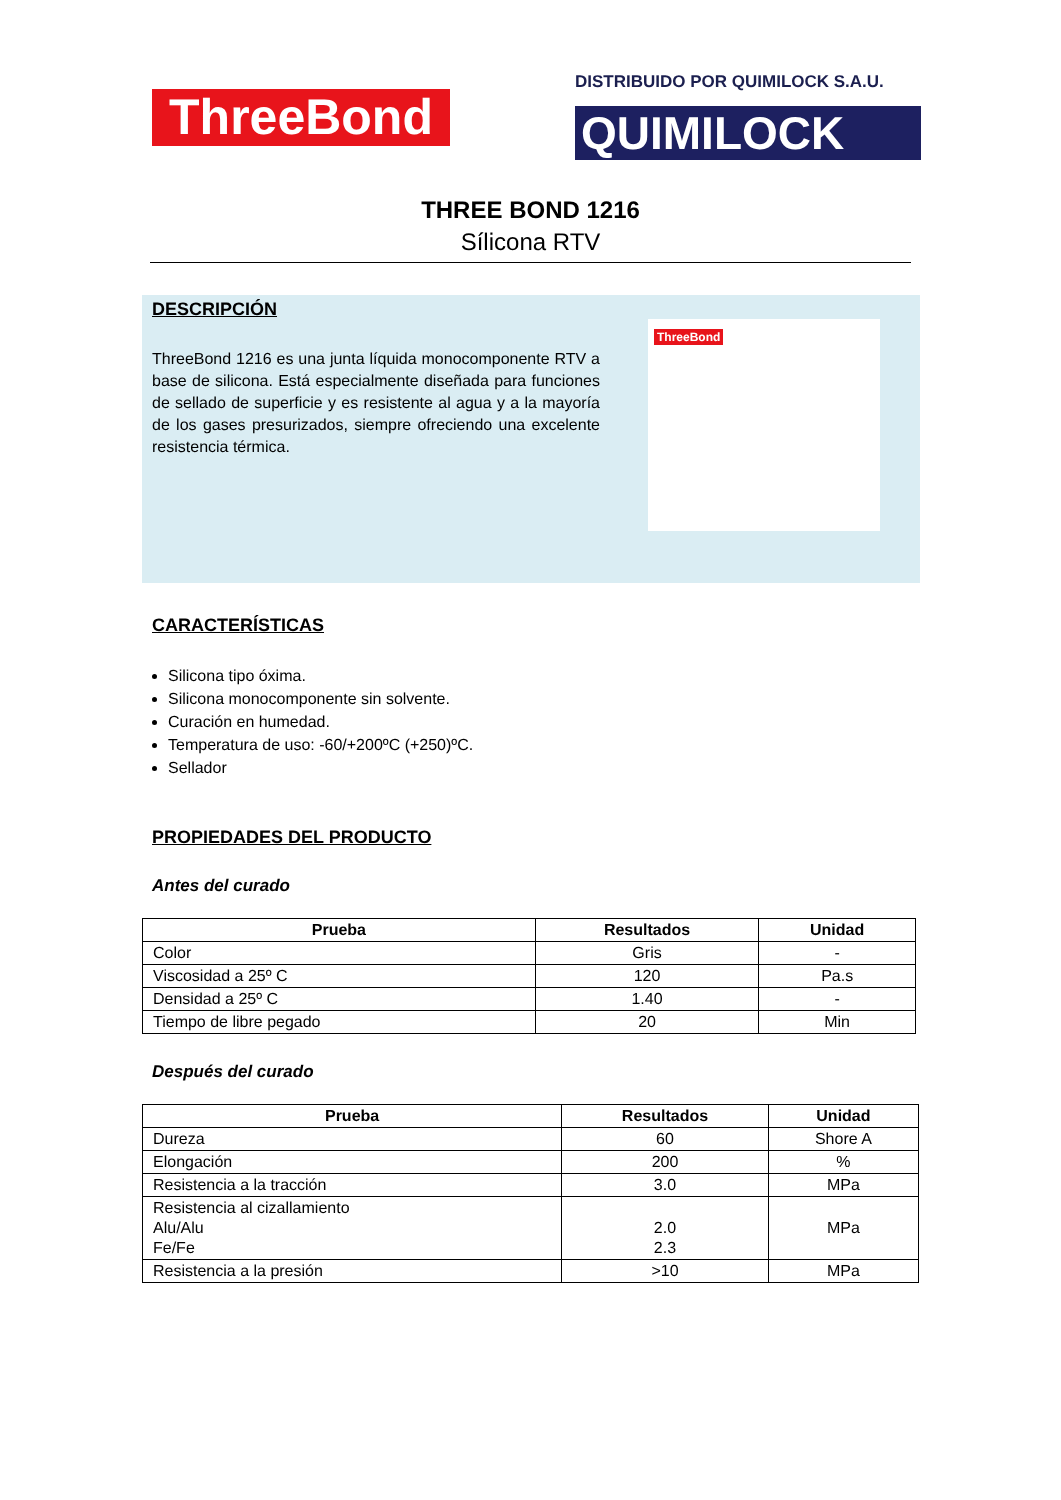ThreeBond
DISTRIBUIDO POR QUIMILOCK S.A.U.
QUIMILOCK
THREE BOND 1216
Sílicona RTV
DESCRIPCIÓN
ThreeBond 1216 es una junta líquida monocomponente RTV a base de silicona. Está especialmente diseñada para funciones de sellado de superficie y es resistente al agua y a la mayoría de los gases presurizados, siempre ofreciendo una excelente resistencia térmica.
ThreeBond
CARACTERÍSTICAS
Silicona tipo óxima.
Silicona monocomponente sin solvente.
Curación en humedad.
Temperatura de uso: -60/+200ºC (+250)ºC.
Sellador
PROPIEDADES DEL PRODUCTO
Antes del curado
| Prueba | Resultados | Unidad |
| --- | --- | --- |
| Color | Gris | - |
| Viscosidad a 25º C | 120 | Pa.s |
| Densidad a 25º C | 1.40 | - |
| Tiempo de libre pegado | 20 | Min |
Después del curado
| Prueba | Resultados | Unidad |
| --- | --- | --- |
| Dureza | 60 | Shore A |
| Elongación | 200 | % |
| Resistencia a la tracción | 3.0 | MPa |
| Resistencia al cizallamiento Alu/Alu Fe/Fe | 2.0 2.3 | MPa |
| Resistencia a la presión | >10 | MPa |